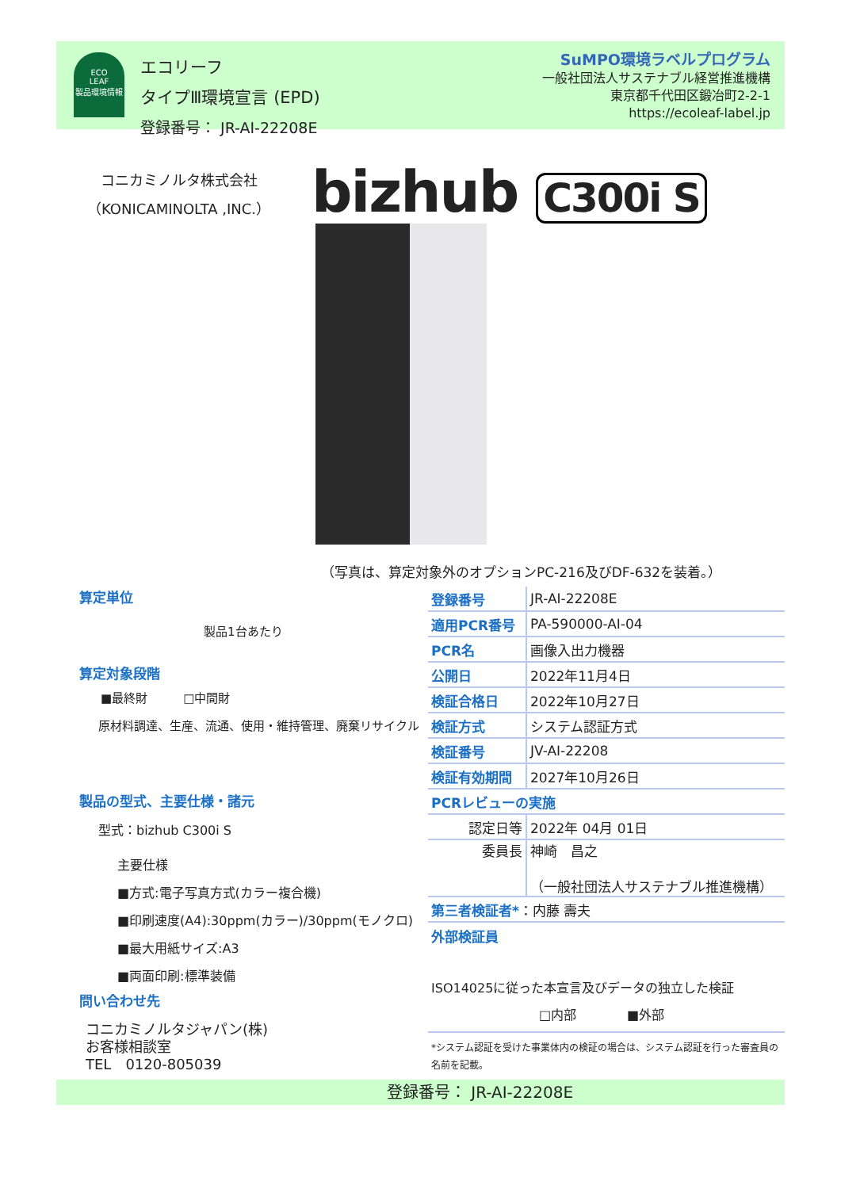ECO
LEAF
製品環境情報
エコリーフ
タイプⅢ環境宣言 (EPD)
登録番号： JR-AI-22208E
SuMPO環境ラベルプログラム
一般社団法人サステナブル経営推進機構
東京都千代田区鍛冶町2-2-1
https://ecoleaf-label.jp
コニカミノルタ株式会社
（KONICAMINOLTA ,INC.）
bizhub C300i S
（写真は、算定対象外のオプションPC-216及びDF-632を装着。）
算定単位
製品1台あたり
算定対象段階
■最終財　　　□中間財
原材料調達、生産、流通、使用・維持管理、廃棄リサイクル
製品の型式、主要仕様・諸元
型式：bizhub C300i S
主要仕様
■方式:電子写真方式(カラー複合機)
■印刷速度(A4):30ppm(カラー)/30ppm(モノクロ)
■最大用紙サイズ:A3
■両面印刷:標準装備
問い合わせ先
コニカミノルタジャパン(株)
お客様相談室
TEL　0120-805039
| 登録番号 | JR-AI-22208E |
| 適用PCR番号 | PA-590000-AI-04 |
| PCR名 | 画像入出力機器 |
| 公開日 | 2022年11月4日 |
| 検証合格日 | 2022年10月27日 |
| 検証方式 | システム認証方式 |
| 検証番号 | JV-AI-22208 |
| 検証有効期間 | 2027年10月26日 |
| PCRレビューの実施 | |
| 認定日等 | 2022年 04月 01日 |
| 委員長 | 神崎 昌之 （一般社団法人サステナブル推進機構） |
| 第三者検証者* ：内藤 壽夫 | |
外部検証員
ISO14025に従った本宣言及びデータの独立した検証
□内部　　　　■外部
*システム認証を受けた事業体内の検証の場合は、システム認証を行った審査員の名前を記載。
登録番号： JR-AI-22208E